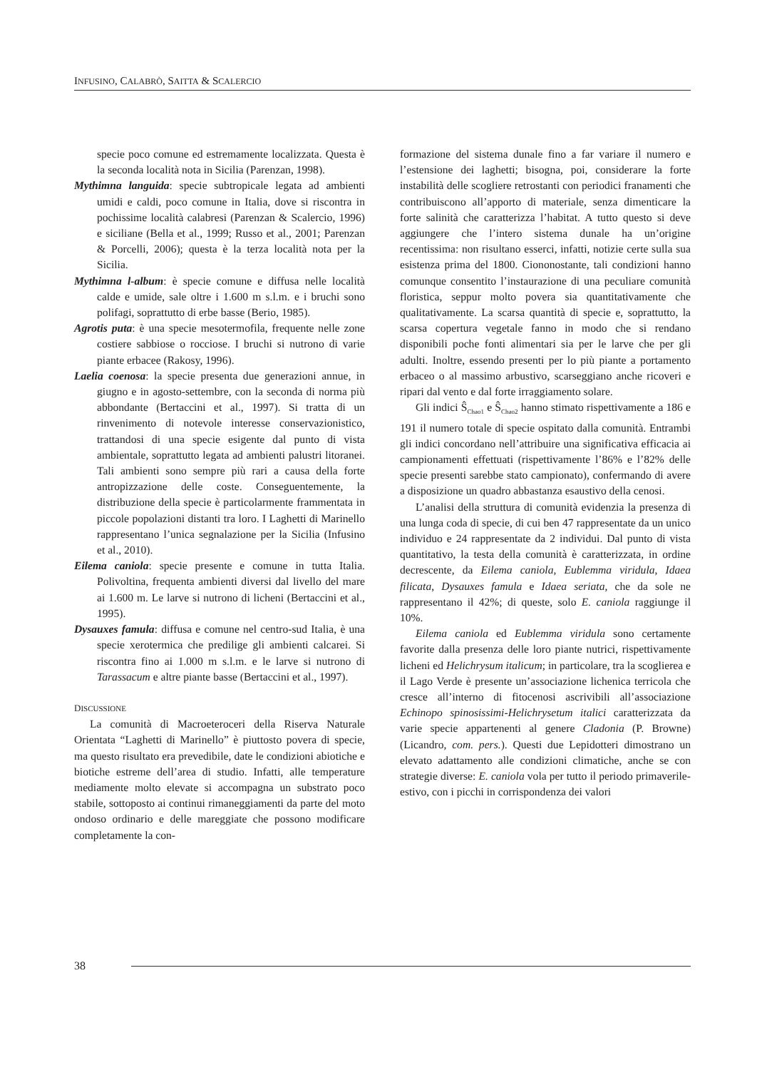INFUSINO, CALABRÒ, SAITTA & SCALERCIO
specie poco comune ed estremamente localizzata. Questa è la seconda località nota in Sicilia (Parenzan, 1998).
Mythimna languida: specie subtropicale legata ad ambienti umidi e caldi, poco comune in Italia, dove si riscontra in pochissime località calabresi (Parenzan & Scalercio, 1996) e siciliane (Bella et al., 1999; Russo et al., 2001; Parenzan & Porcelli, 2006); questa è la terza località nota per la Sicilia.
Mythimna l-album: è specie comune e diffusa nelle località calde e umide, sale oltre i 1.600 m s.l.m. e i bruchi sono polifagi, soprattutto di erbe basse (Berio, 1985).
Agrotis puta: è una specie mesotermofila, frequente nelle zone costiere sabbiose o rocciose. I bruchi si nutrono di varie piante erbacee (Rakosy, 1996).
Laelia coenosa: la specie presenta due generazioni annue, in giugno e in agosto-settembre, con la seconda di norma più abbondante (Bertaccini et al., 1997). Si tratta di un rinvenimento di notevole interesse conservazionistico, trattandosi di una specie esigente dal punto di vista ambientale, soprattutto legata ad ambienti palustri litoranei. Tali ambienti sono sempre più rari a causa della forte antropizzazione delle coste. Conseguentemente, la distribuzione della specie è particolarmente frammentata in piccole popolazioni distanti tra loro. I Laghetti di Marinello rappresentano l’unica segnalazione per la Sicilia (Infusino et al., 2010).
Eilema caniola: specie presente e comune in tutta Italia. Polivoltina, frequenta ambienti diversi dal livello del mare ai 1.600 m. Le larve si nutrono di licheni (Bertaccini et al., 1995).
Dysauxes famula: diffusa e comune nel centro-sud Italia, è una specie xerotermica che predilige gli ambienti calcarei. Si riscontra fino ai 1.000 m s.l.m. e le larve si nutrono di Tarassacum e altre piante basse (Bertaccini et al., 1997).
DISCUSSIONE
La comunità di Macroeteroceri della Riserva Naturale Orientata “Laghetti di Marinello” è piuttosto povera di specie, ma questo risultato era prevedibile, date le condizioni abiotiche e biotiche estreme dell’area di studio. Infatti, alle temperature mediamente molto elevate si accompagna un substrato poco stabile, sottoposto ai continui rimaneggiamenti da parte del moto ondoso ordinario e delle mareggiate che possono modificare completamente la con-
formazione del sistema dunale fino a far variare il numero e l’estensione dei laghetti; bisogna, poi, considerare la forte instabilità delle scogliere retrostanti con periodici franamenti che contribuiscono all’apporto di materiale, senza dimenticare la forte salinità che caratterizza l’habitat. A tutto questo si deve aggiungere che l’intero sistema dunale ha un’origine recentissima: non risultano esserci, infatti, notizie certe sulla sua esistenza prima del 1800. Ciononostante, tali condizioni hanno comunque consentito l’instaurazione di una peculiare comunità floristica, seppur molto povera sia quantitativamente che qualitativamente. La scarsa quantità di specie e, soprattutto, la scarsa copertura vegetale fanno in modo che si rendano disponibili poche fonti alimentari sia per le larve che per gli adulti. Inoltre, essendo presenti per lo più piante a portamento erbaceo o al massimo arbustivo, scarseggiano anche ricoveri e ripari dal vento e dal forte irraggiamento solare.
Gli indici Ŝ<sub>Chao1</sub> e Ŝ<sub>Chao2</sub> hanno stimato rispettivamente a 186 e 191 il numero totale di specie ospitato dalla comunità. Entrambi gli indici concordano nell’attribuire una significativa efficacia ai campionamenti effettuati (rispettivamente l’86% e l’82% delle specie presenti sarebbe stato campionato), confermando di avere a disposizione un quadro abbastanza esaustivo della cenosi.
L’analisi della struttura di comunità evidenzia la presenza di una lunga coda di specie, di cui ben 47 rappresentate da un unico individuo e 24 rappresentate da 2 individui. Dal punto di vista quantitativo, la testa della comunità è caratterizzata, in ordine decrescente, da Eilema caniola, Eublemma viridula, Idaea filicata, Dysauxes famula e Idaea seriata, che da sole ne rappresentano il 42%; di queste, solo E. caniola raggiunge il 10%.
Eilema caniola ed Eublemma viridula sono certamente favorite dalla presenza delle loro piante nutrici, rispettivamente licheni ed Helichrysum italicum; in particolare, tra la scoglierea e il Lago Verde è presente un’associazione lichenica terricola che cresce all’interno di fitocenosi ascrivibili all’associazione Echinopo spinosissimi-Helichrysetum italici caratterizzata da varie specie appartenenti al genere Cladonia (P. Browne) (Licandro, com. pers.). Questi due Lepidotteri dimostrano un elevato adattamento alle condizioni climatiche, anche se con strategie diverse: E. caniola vola per tutto il periodo primaverile-estivo, con i picchi in corrispondenza dei valori
38